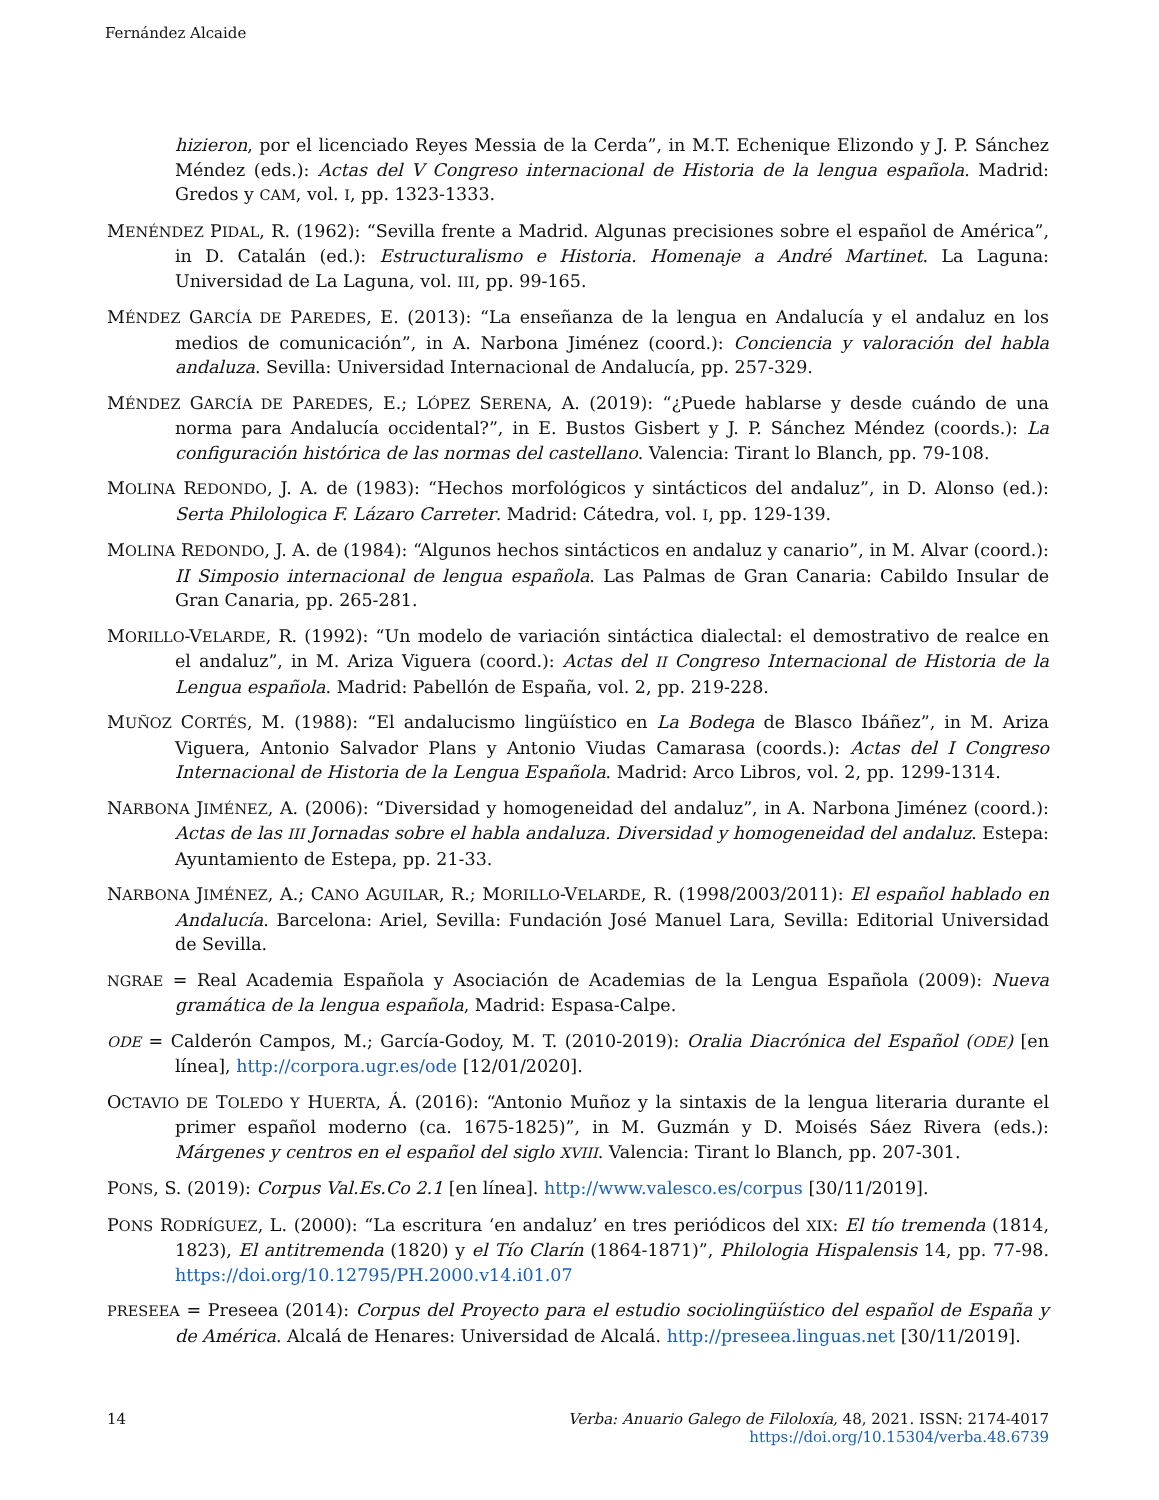Fernández Alcaide
hizieron, por el licenciado Reyes Messia de la Cerda”, in M.T. Echenique Elizondo y J. P. Sánchez Méndez (eds.): Actas del V Congreso internacional de Historia de la lengua española. Madrid: Gredos y CAM, vol. I, pp. 1323-1333.
MENÉNDEZ PIDAL, R. (1962): “Sevilla frente a Madrid. Algunas precisiones sobre el español de América”, in D. Catalán (ed.): Estructuralismo e Historia. Homenaje a André Martinet. La Laguna: Universidad de La Laguna, vol. III, pp. 99-165.
MÉNDEZ GARCÍA DE PAREDES, E. (2013): “La enseñanza de la lengua en Andalucía y el andaluz en los medios de comunicación”, in A. Narbona Jiménez (coord.): Conciencia y valoración del habla andaluza. Sevilla: Universidad Internacional de Andalucía, pp. 257-329.
MÉNDEZ GARCÍA DE PAREDES, E.; LÓPEZ SERENA, A. (2019): “¿Puede hablarse y desde cuándo de una norma para Andalucía occidental?”, in E. Bustos Gisbert y J. P. Sánchez Méndez (coords.): La configuración histórica de las normas del castellano. Valencia: Tirant lo Blanch, pp. 79-108.
MOLINA REDONDO, J. A. de (1983): “Hechos morfológicos y sintácticos del andaluz”, in D. Alonso (ed.): Serta Philologica F. Lázaro Carreter. Madrid: Cátedra, vol. I, pp. 129-139.
MOLINA REDONDO, J. A. de (1984): “Algunos hechos sintácticos en andaluz y canario”, in M. Alvar (coord.): II Simposio internacional de lengua española. Las Palmas de Gran Canaria: Cabildo Insular de Gran Canaria, pp. 265-281.
MORILLO-VELARDE, R. (1992): “Un modelo de variación sintáctica dialectal: el demostrativo de realce en el andaluz”, in M. Ariza Viguera (coord.): Actas del II Congreso Internacional de Historia de la Lengua española. Madrid: Pabellón de España, vol. 2, pp. 219-228.
MUÑOZ CORTÉS, M. (1988): “El andalucismo lingüístico en La Bodega de Blasco Ibáñez”, in M. Ariza Viguera, Antonio Salvador Plans y Antonio Viudas Camarasa (coords.): Actas del I Congreso Internacional de Historia de la Lengua Española. Madrid: Arco Libros, vol. 2, pp. 1299-1314.
NARBONA JIMÉNEZ, A. (2006): “Diversidad y homogeneidad del andaluz”, in A. Narbona Jiménez (coord.): Actas de las III Jornadas sobre el habla andaluza. Diversidad y homogeneidad del andaluz. Estepa: Ayuntamiento de Estepa, pp. 21-33.
NARBONA JIMÉNEZ, A.; CANO AGUILAR, R.; MORILLO-VELARDE, R. (1998/2003/2011): El español hablado en Andalucía. Barcelona: Ariel, Sevilla: Fundación José Manuel Lara, Sevilla: Editorial Universidad de Sevilla.
NGRAE = Real Academia Española y Asociación de Academias de la Lengua Española (2009): Nueva gramática de la lengua española, Madrid: Espasa-Calpe.
ODE = Calderón Campos, M.; García-Godoy, M. T. (2010-2019): Oralia Diacrónica del Español (ODE) [en línea], http://corpora.ugr.es/ode [12/01/2020].
OCTAVIO DE TOLEDO Y HUERTA, Á. (2016): “Antonio Muñoz y la sintaxis de la lengua literaria durante el primer español moderno (ca. 1675-1825)”, in M. Guzmán y D. Moisés Sáez Rivera (eds.): Márgenes y centros en el español del siglo XVIII. Valencia: Tirant lo Blanch, pp. 207-301.
PONS, S. (2019): Corpus Val.Es.Co 2.1 [en línea]. http://www.valesco.es/corpus [30/11/2019].
PONS RODRÍGUEZ, L. (2000): “La escritura ‘en andaluz’ en tres periódicos del XIX: El tío tremenda (1814, 1823), El antitremenda (1820) y el Tío Clarín (1864-1871)”, Philologia Hispalensis 14, pp. 77-98. https://doi.org/10.12795/PH.2000.v14.i01.07
PRESEEA = Preseea (2014): Corpus del Proyecto para el estudio sociolingüístico del español de España y de América. Alcalá de Henares: Universidad de Alcalá. http://preseea.linguas.net [30/11/2019].
14 Verba: Anuario Galego de Filoloxía, 48, 2021. ISSN: 2174-4017
https://doi.org/10.15304/verba.48.6739